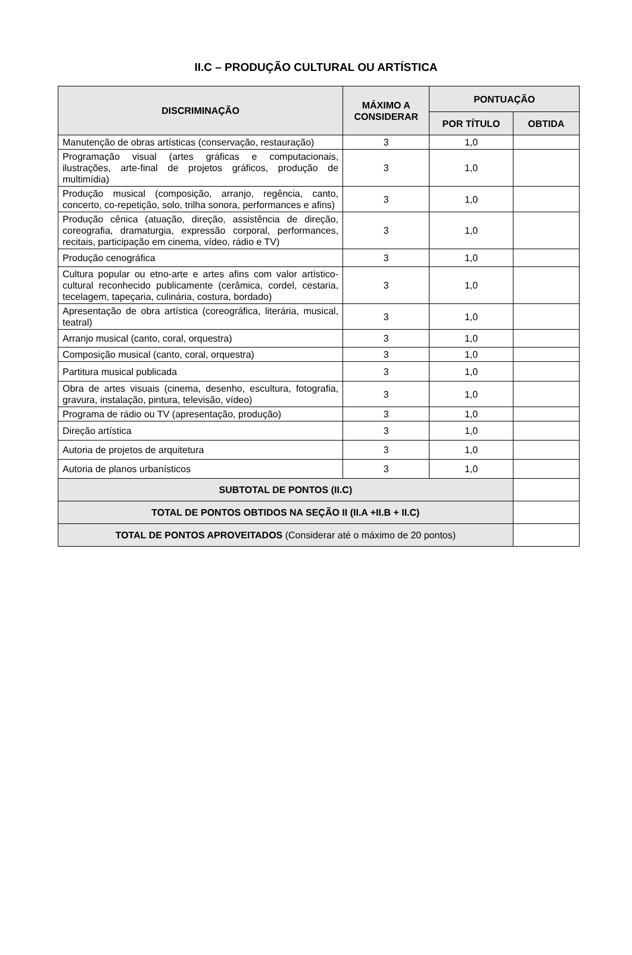II.C – PRODUÇÃO CULTURAL OU ARTÍSTICA
| DISCRIMINAÇÃO | MÁXIMO A CONSIDERAR | PONTUAÇÃO | |
| --- | --- | --- | --- |
| | | POR TÍTULO | OBTIDA |
| Manutenção de obras artísticas (conservação, restauração) | 3 | 1,0 | |
| Programação visual (artes gráficas e computacionais, ilustrações, arte-final de projetos gráficos, produção de multimídia) | 3 | 1,0 | |
| Produção musical (composição, arranjo, regência, canto, concerto, co-repetição, solo, trilha sonora, performances e afins) | 3 | 1,0 | |
| Produção cênica (atuação, direção, assistência de direção, coreografia, dramaturgia, expressão corporal, performances, recitais, participação em cinema, vídeo, rádio e TV) | 3 | 1,0 | |
| Produção cenográfica | 3 | 1,0 | |
| Cultura popular ou etno-arte e artes afins com valor artístico-cultural reconhecido publicamente (cerâmica, cordel, cestaria, tecelagem, tapeçaria, culinária, costura, bordado) | 3 | 1,0 | |
| Apresentação de obra artística (coreográfica, literária, musical, teatral) | 3 | 1,0 | |
| Arranjo musical (canto, coral, orquestra) | 3 | 1,0 | |
| Composição musical (canto, coral, orquestra) | 3 | 1,0 | |
| Partitura musical publicada | 3 | 1,0 | |
| Obra de artes visuais (cinema, desenho, escultura, fotografia, gravura, instalação, pintura, televisão, vídeo) | 3 | 1,0 | |
| Programa de rádio ou TV (apresentação, produção) | 3 | 1,0 | |
| Direção artística | 3 | 1,0 | |
| Autoria de projetos de arquitetura | 3 | 1,0 | |
| Autoria de planos urbanísticos | 3 | 1,0 | |
| SUBTOTAL DE PONTOS (II.C) | | | |
| TOTAL DE PONTOS OBTIDOS NA SEÇÃO II (II.A +II.B + II.C) | | | |
| TOTAL DE PONTOS APROVEITADOS (Considerar até o máximo de 20 pontos) | | | |